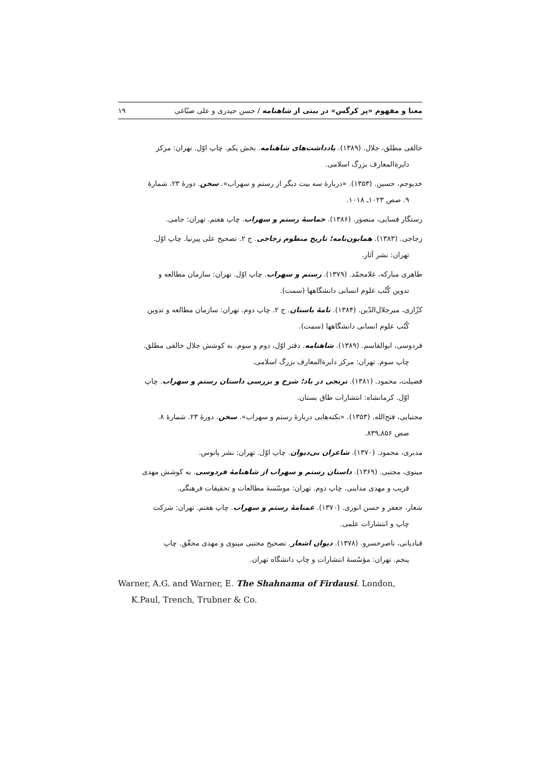معنا و مفهوم «پر کرگس» در بیتی از شاهنامه / حسن حیدری و علی صبّاغی ۱۹
خالقی مطلق، جلال. (۱۳۸۹). یادداشت‌های شاهنامه. بخش یکم. چاپ اوّل. تهران: مرکز
دایرةالمعارف بزرگ اسلامی.
خدیوجم، حسین. (۱۳۵۳). «دربارهٔ سه بیت دیگر از رستم و سهراب». سخن. دورهٔ ۲۳. شمارهٔ
۹. صص ۱۰۲۳ـ ۱۰۱۸.
رستگار فسایی، منصور. (۱۳۸۶). حماسهٔ رستم و سهراب. چاپ هفتم. تهران: جامی.
زجاجی. (۱۳۸۳). همایون‌نامه؛ تاریخ منظوم زجاجی. ج ۲. تصحیح علی پیرنیا. چاپ اوّل.
تهران: نشر آثار.
طاهری مبارکه، غلامحمّد. (۱۳۷۹). رستم و سهراب. چاپ اوّل. تهران: سازمان مطالعه و
تدوین کُتُب علوم انسانی دانشگاهها (سمت).
کزّازی، میرجلال‌الدّین. (۱۳۸۴). نامهٔ باستان. ج ۲. چاپ دوم. تهران: سازمان مطالعه و تدوین
کُتُب علوم انسانی دانشگاهها (سمت).
فردوسی، ابوالقاسم. (۱۳۸۹). شاهنامه. دفتر اوّل، دوم و سوم. به کوشش جلال خالقی مطلق.
چاپ سوم. تهران: مرکز دایرةالمعارف بزرگ اسلامی.
فضیلت، محمود. (۱۳۸۱). ترنجی در باد؛ شرح و بررسی داستان رستم و سهراب. چاپ
اوّل. کرمانشاه: انتشارات طاق بستان.
مجتبایی، فتح‌الله. (۱۳۵۳). «نکته‌هایی دربارهٔ رستم و سهراب». سخن. دورهٔ ۲۳. شمارهٔ ۸.
صص ۸۵۶ـ۸۳۹.
مدبری، محمود. (۱۳۷۰). شاعران بی‌دیوان. چاپ اوّل. تهران: نشر پانوس.
مینوی، مجتبی. (۱۳۶۹). داستان رستم و سهراب از شاهنامهٔ فردوسی. به کوشش مهدی
قریب و مهدی مداینی. چاپ دوم. تهران: موسّسهٔ مطالعات و تحقیقات فرهنگی.
شعار، جعفر و حسن انوری. (۱۳۷۰). غمنامهٔ رستم و سهراب. چاپ هفتم. تهران: شرکت
چاپ و انتشارات علمی.
قبادیانی، ناصرخسرو. (۱۳۷۸). دیوان اشعار. تصحیح مجتبی مینوی و مهدی محقّق. چاپ
پنجم. تهران: مؤسّسهٔ انتشارات و چاپ دانشگاه تهران.
Warner, A.G. and Warner, E. The Shahnama of Firdausi. London,
K.Paul, Trench, Trubner & Co.